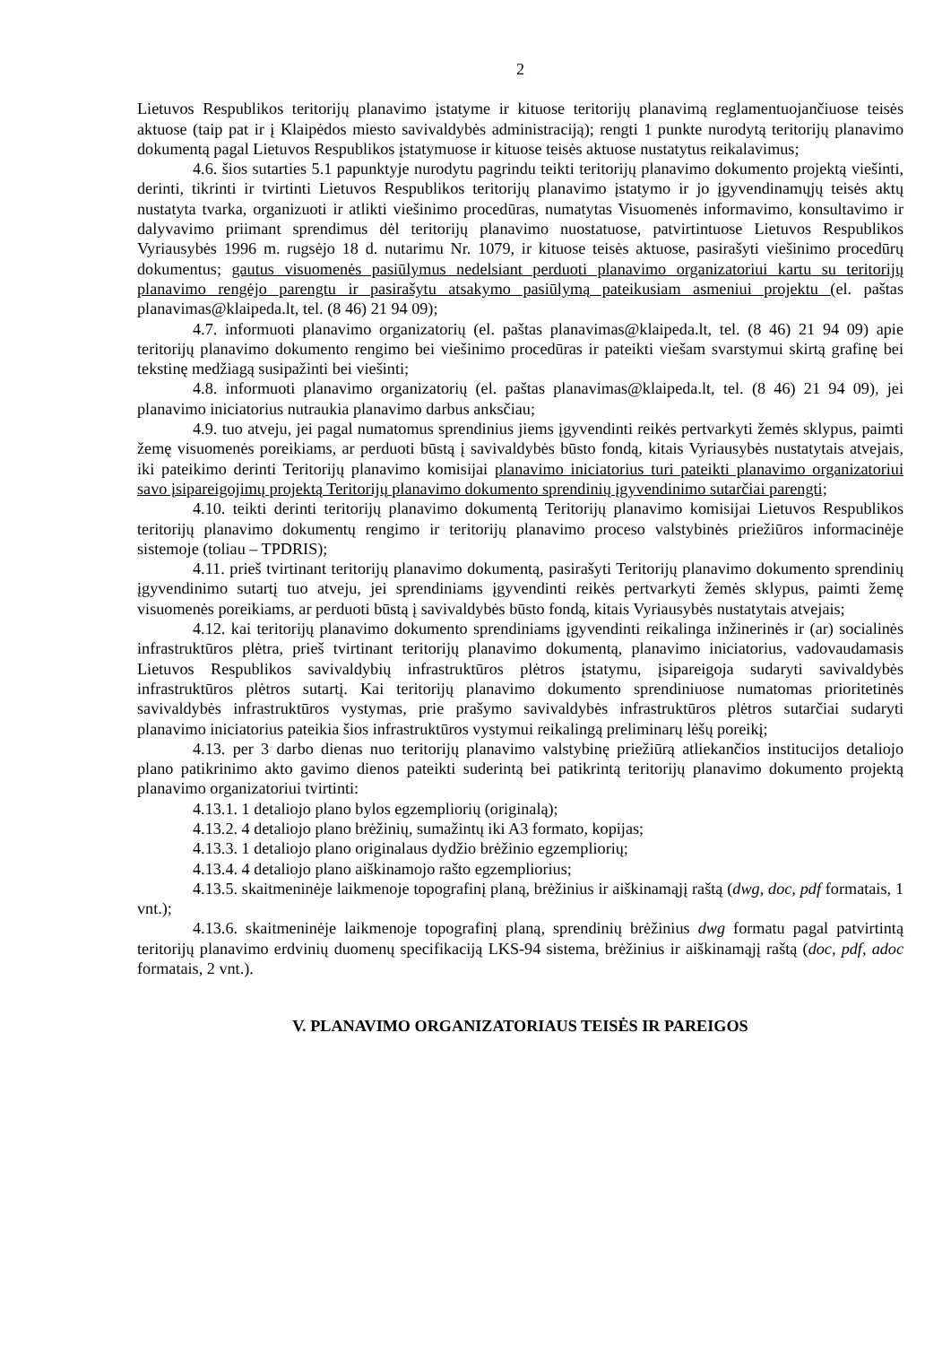2
Lietuvos Respublikos teritorijų planavimo įstatyme ir kituose teritorijų planavimą reglamentuojančiuose teisės aktuose (taip pat ir į Klaipėdos miesto savivaldybės administraciją); rengti 1 punkte nurodytą teritorijų planavimo dokumentą pagal Lietuvos Respublikos įstatymuose ir kituose teisės aktuose nustatytus reikalavimus;
4.6. šios sutarties 5.1 papunktyje nurodytu pagrindu teikti teritorijų planavimo dokumento projektą viešinti, derinti, tikrinti ir tvirtinti Lietuvos Respublikos teritorijų planavimo įstatymo ir jo įgyvendinamųjų teisės aktų nustatyta tvarka, organizuoti ir atlikti viešinimo procedūras, numatytas Visuomenės informavimo, konsultavimo ir dalyvavimo priimant sprendimus dėl teritorijų planavimo nuostatuose, patvirtintuose Lietuvos Respublikos Vyriausybės 1996 m. rugsėjo 18 d. nutarimu Nr. 1079, ir kituose teisės aktuose, pasirašyti viešinimo procedūrų dokumentus; gautus visuomenės pasiūlymus nedelsiant perduoti planavimo organizatoriui kartu su teritorijų planavimo rengėjo parengtu ir pasirašytu atsakymo pasiūlymą pateikusiam asmeniui projektu (el. paštas planavimas@klaipeda.lt, tel. (8 46) 21 94 09);
4.7. informuoti planavimo organizatorių (el. paštas planavimas@klaipeda.lt, tel. (8 46) 21 94 09) apie teritorijų planavimo dokumento rengimo bei viešinimo procedūras ir pateikti viešam svarstymui skirtą grafinę bei tekstinę medžiagą susipažinti bei viešinti;
4.8. informuoti planavimo organizatorių (el. paštas planavimas@klaipeda.lt, tel. (8 46) 21 94 09), jei planavimo iniciatorius nutraukia planavimo darbus anksčiau;
4.9. tuo atveju, jei pagal numatomus sprendinius jiems įgyvendinti reikės pertvarkyti žemės sklypus, paimti žemę visuomenės poreikiams, ar perduoti būstą į savivaldybės būsto fondą, kitais Vyriausybės nustatytais atvejais, iki pateikimo derinti Teritorijų planavimo komisijai planavimo iniciatorius turi pateikti planavimo organizatoriui savo įsipareigojimų projektą Teritorijų planavimo dokumento sprendinių įgyvendinimo sutarčiai parengti;
4.10. teikti derinti teritorijų planavimo dokumentą Teritorijų planavimo komisijai Lietuvos Respublikos teritorijų planavimo dokumentų rengimo ir teritorijų planavimo proceso valstybinės priežiūros informacinėje sistemoje (toliau – TPDRIS);
4.11. prieš tvirtinant teritorijų planavimo dokumentą, pasirašyti Teritorijų planavimo dokumento sprendinių įgyvendinimo sutartį tuo atveju, jei sprendiniams įgyvendinti reikės pertvarkyti žemės sklypus, paimti žemę visuomenės poreikiams, ar perduoti būstą į savivaldybės būsto fondą, kitais Vyriausybės nustatytais atvejais;
4.12. kai teritorijų planavimo dokumento sprendiniams įgyvendinti reikalinga inžinerinės ir (ar) socialinės infrastruktūros plėtra, prieš tvirtinant teritorijų planavimo dokumentą, planavimo iniciatorius, vadovaudamasis Lietuvos Respublikos savivaldybių infrastruktūros plėtros įstatymu, įsipareigoja sudaryti savivaldybės infrastruktūros plėtros sutartį. Kai teritorijų planavimo dokumento sprendiniuose numatomas prioritetinės savivaldybės infrastruktūros vystymas, prie prašymo savivaldybės infrastruktūros plėtros sutarčiai sudaryti planavimo iniciatorius pateikia šios infrastruktūros vystymui reikalingą preliminarų lėšų poreikį;
4.13. per 3 darbo dienas nuo teritorijų planavimo valstybinę priežiūrą atliekančios institucijos detaliojo plano patikrinimo akto gavimo dienos pateikti suderintą bei patikrintą teritorijų planavimo dokumento projektą planavimo organizatoriui tvirtinti:
4.13.1. 1 detaliojo plano bylos egzempliorių (originalą);
4.13.2. 4 detaliojo plano brėžinių, sumažintų iki A3 formato, kopijas;
4.13.3. 1 detaliojo plano originalaus dydžio brėžinio egzempliorių;
4.13.4. 4 detaliojo plano aiškinamojo rašto egzempliorius;
4.13.5. skaitmeninėje laikmenoje topografinį planą, brėžinius ir aiškinamąjį raštą (dwg, doc, pdf formatais, 1 vnt.);
4.13.6. skaitmeninėje laikmenoje topografinį planą, sprendinių brėžinius dwg formatu pagal patvirtintą teritorijų planavimo erdvinių duomenų specifikaciją LKS-94 sistema, brėžinius ir aiškinamąjį raštą (doc, pdf, adoc formatais, 2 vnt.).
V. PLANAVIMO ORGANIZATORIAUS TEISĖS IR PAREIGOS